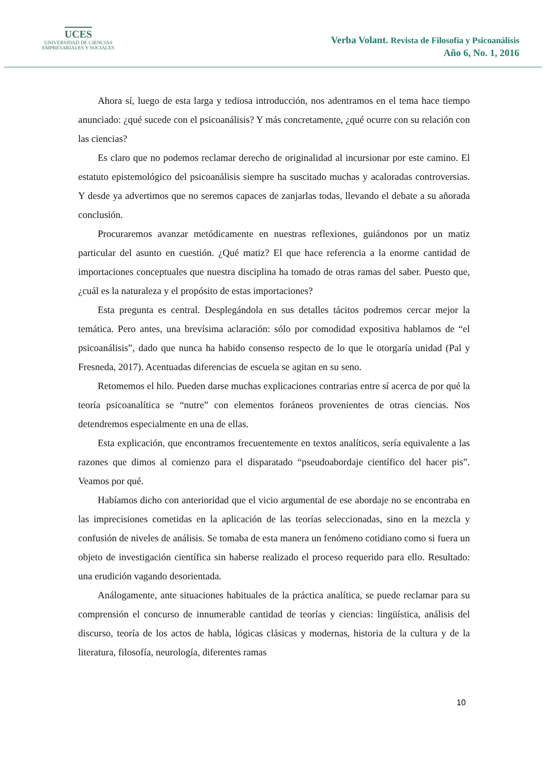UCES
UNIVERSIDAD DE CIENCIAS
EMPRESARIALES Y SOCIALES
Verba Volant. Revista de Filosofía y Psicoanálisis
Año 6, No. 1, 2016
Ahora sí, luego de esta larga y tediosa introducción, nos adentramos en el tema hace tiempo anunciado: ¿qué sucede con el psicoanálisis? Y más concretamente, ¿qué ocurre con su relación con las ciencias?
Es claro que no podemos reclamar derecho de originalidad al incursionar por este camino. El estatuto epistemológico del psicoanálisis siempre ha suscitado muchas y acaloradas controversias. Y desde ya advertimos que no seremos capaces de zanjarlas todas, llevando el debate a su añorada conclusión.
Procuraremos avanzar metódicamente en nuestras reflexiones, guiándonos por un matiz particular del asunto en cuestión. ¿Qué matiz? El que hace referencia a la enorme cantidad de importaciones conceptuales que nuestra disciplina ha tomado de otras ramas del saber. Puesto que, ¿cuál es la naturaleza y el propósito de estas importaciones?
Esta pregunta es central. Desplegándola en sus detalles tácitos podremos cercar mejor la temática. Pero antes, una brevísima aclaración: sólo por comodidad expositiva hablamos de “el psicoanálisis”, dado que nunca ha habido consenso respecto de lo que le otorgaría unidad (Pal y Fresneda, 2017). Acentuadas diferencias de escuela se agitan en su seno.
Retomemos el hilo. Pueden darse muchas explicaciones contrarias entre sí acerca de por qué la teoría psicoanalítica se “nutre” con elementos foráneos provenientes de otras ciencias. Nos detendremos especialmente en una de ellas.
Esta explicación, que encontramos frecuentemente en textos analíticos, sería equivalente a las razones que dimos al comienzo para el disparatado “pseudoabordaje científico del hacer pis”. Veamos por qué.
Habíamos dicho con anterioridad que el vicio argumental de ese abordaje no se encontraba en las imprecisiones cometidas en la aplicación de las teorías seleccionadas, sino en la mezcla y confusión de niveles de análisis. Se tomaba de esta manera un fenómeno cotidiano como si fuera un objeto de investigación científica sin haberse realizado el proceso requerido para ello. Resultado: una erudición vagando desorientada.
Análogamente, ante situaciones habituales de la práctica analítica, se puede reclamar para su comprensión el concurso de innumerable cantidad de teorías y ciencias: lingüística, análisis del discurso, teoría de los actos de habla, lógicas clásicas y modernas, historia de la cultura y de la literatura, filosofía, neurología, diferentes ramas
10